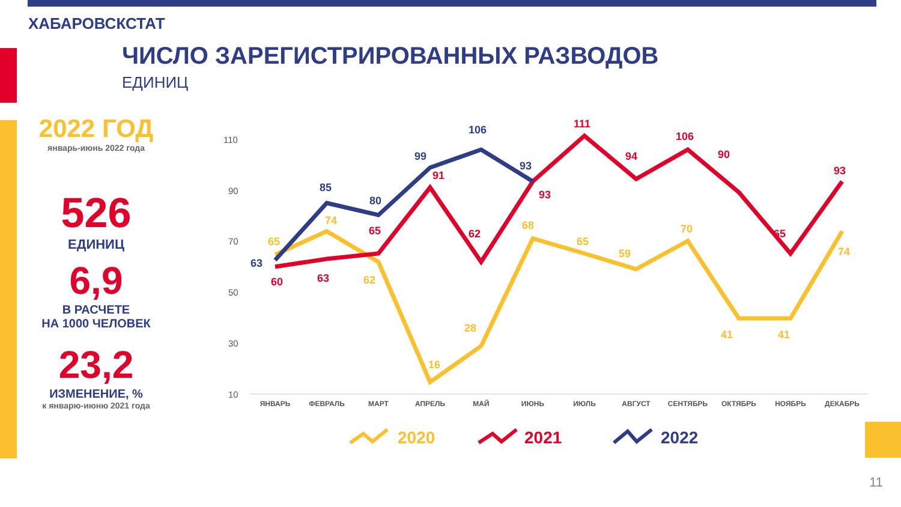ХАБАРОВСКСТАТ
ЧИСЛО ЗАРЕГИСТРИРОВАННЫХ РАЗВОДОВ
ЕДИНИЦ
2022 ГОД
январь-июнь 2022 года
526
ЕДИНИЦ
6,9
В РАСЧЕТЕ
НА 1000 ЧЕЛОВЕК
23,2
ИЗМЕНЕНИЕ, %
к январю-июню 2021 года
110
90
70
50
30
10
ЯНВАРЬ
ФЕВРАЛЬ
МАРТ
АПРЕЛЬ
МАЙ
ИЮНЬ
ИЮЛЬ
АВГУСТ
СЕНТЯБРЬ
ОКТЯБРЬ
НОЯБРЬ
ДЕКАБРЬ
63
85
80
99
106
93
60
63
65
91
62
93
111
94
106
90
65
93
65
74
62
16
28
68
65
59
70
41
41
74
2020
2021
2022
11